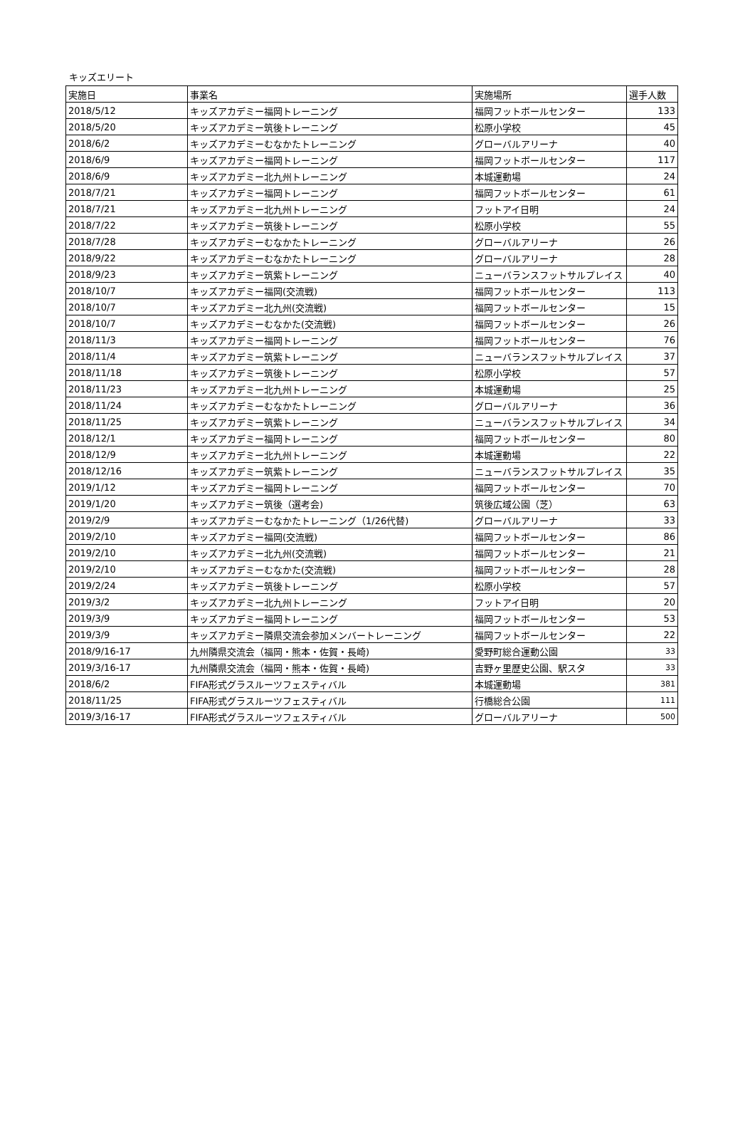キッズエリート
| 実施日 | 事業名 | 実施場所 | 選手人数 |
| 2018/5/12 | キッズアカデミー福岡トレーニング | 福岡フットボールセンター | 133 |
| 2018/5/20 | キッズアカデミー筑後トレーニング | 松原小学校 | 45 |
| 2018/6/2 | キッズアカデミーむなかたトレーニング | グローバルアリーナ | 40 |
| 2018/6/9 | キッズアカデミー福岡トレーニング | 福岡フットボールセンター | 117 |
| 2018/6/9 | キッズアカデミー北九州トレーニング | 本城運動場 | 24 |
| 2018/7/21 | キッズアカデミー福岡トレーニング | 福岡フットボールセンター | 61 |
| 2018/7/21 | キッズアカデミー北九州トレーニング | フットアイ日明 | 24 |
| 2018/7/22 | キッズアカデミー筑後トレーニング | 松原小学校 | 55 |
| 2018/7/28 | キッズアカデミーむなかたトレーニング | グローバルアリーナ | 26 |
| 2018/9/22 | キッズアカデミーむなかたトレーニング | グローバルアリーナ | 28 |
| 2018/9/23 | キッズアカデミー筑紫トレーニング | ニューバランスフットサルプレイス | 40 |
| 2018/10/7 | キッズアカデミー福岡(交流戦) | 福岡フットボールセンター | 113 |
| 2018/10/7 | キッズアカデミー北九州(交流戦) | 福岡フットボールセンター | 15 |
| 2018/10/7 | キッズアカデミーむなかた(交流戦) | 福岡フットボールセンター | 26 |
| 2018/11/3 | キッズアカデミー福岡トレーニング | 福岡フットボールセンター | 76 |
| 2018/11/4 | キッズアカデミー筑紫トレーニング | ニューバランスフットサルプレイス | 37 |
| 2018/11/18 | キッズアカデミー筑後トレーニング | 松原小学校 | 57 |
| 2018/11/23 | キッズアカデミー北九州トレーニング | 本城運動場 | 25 |
| 2018/11/24 | キッズアカデミーむなかたトレーニング | グローバルアリーナ | 36 |
| 2018/11/25 | キッズアカデミー筑紫トレーニング | ニューバランスフットサルプレイス | 34 |
| 2018/12/1 | キッズアカデミー福岡トレーニング | 福岡フットボールセンター | 80 |
| 2018/12/9 | キッズアカデミー北九州トレーニング | 本城運動場 | 22 |
| 2018/12/16 | キッズアカデミー筑紫トレーニング | ニューバランスフットサルプレイス | 35 |
| 2019/1/12 | キッズアカデミー福岡トレーニング | 福岡フットボールセンター | 70 |
| 2019/1/20 | キッズアカデミー筑後（選考会) | 筑後広域公園（芝） | 63 |
| 2019/2/9 | キッズアカデミーむなかたトレーニング（1/26代替) | グローバルアリーナ | 33 |
| 2019/2/10 | キッズアカデミー福岡(交流戦) | 福岡フットボールセンター | 86 |
| 2019/2/10 | キッズアカデミー北九州(交流戦) | 福岡フットボールセンター | 21 |
| 2019/2/10 | キッズアカデミーむなかた(交流戦) | 福岡フットボールセンター | 28 |
| 2019/2/24 | キッズアカデミー筑後トレーニング | 松原小学校 | 57 |
| 2019/3/2 | キッズアカデミー北九州トレーニング | フットアイ日明 | 20 |
| 2019/3/9 | キッズアカデミー福岡トレーニング | 福岡フットボールセンター | 53 |
| 2019/3/9 | キッズアカデミー隣県交流会参加メンバートレーニング | 福岡フットボールセンター | 22 |
| 2018/9/16-17 | 九州隣県交流会（福岡・熊本・佐賀・長崎) | 愛野町総合運動公園 | 33 |
| 2019/3/16-17 | 九州隣県交流会（福岡・熊本・佐賀・長崎) | 吉野ヶ里歴史公園、駅スタ | 33 |
| 2018/6/2 | FIFA形式グラスルーツフェスティバル | 本城運動場 | 381 |
| 2018/11/25 | FIFA形式グラスルーツフェスティバル | 行橋総合公園 | 111 |
| 2019/3/16-17 | FIFA形式グラスルーツフェスティバル | グローバルアリーナ | 500 |